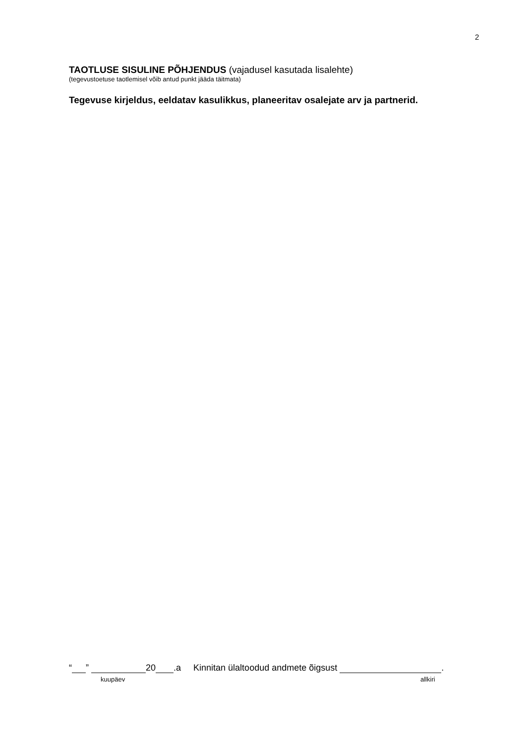2
TAOTLUSE SISULINE PÕHJENDUS (vajadusel kasutada lisalehte)
(tegevustoetuse taotlemisel võib antud punkt jääda täitmata)
Tegevuse kirjeldus, eeldatav kasulikkus, planeeritav osalejate arv ja partnerid.
“ ” 20 .a Kinnitan ülaltoodud andmete õigsust .
kuupäev allkiri